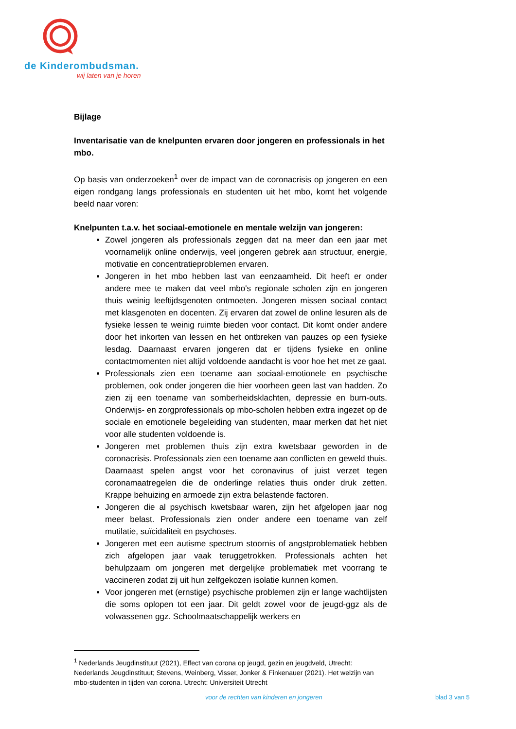de Kinder ombudsman.
wij laten van je horen
Bijlage
Inventarisatie van de knelpunten ervaren door jongeren en professionals in het mbo.
Op basis van onderzoeken<sup>1</sup> over de impact van de coronacrisis op jongeren en een eigen rondgang langs professionals en studenten uit het mbo, komt het volgende beeld naar voren:
Knelpunten t.a.v. het sociaal-emotionele en mentale welzijn van jongeren:
Zowel jongeren als professionals zeggen dat na meer dan een jaar met voornamelijk online onderwijs, veel jongeren gebrek aan structuur, energie, motivatie en concentratieproblemen ervaren.
Jongeren in het mbo hebben last van eenzaamheid. Dit heeft er onder andere mee te maken dat veel mbo's regionale scholen zijn en jongeren thuis weinig leeftijdsgenoten ontmoeten. Jongeren missen sociaal contact met klasgenoten en docenten. Zij ervaren dat zowel de online lesuren als de fysieke lessen te weinig ruimte bieden voor contact. Dit komt onder andere door het inkorten van lessen en het ontbreken van pauzes op een fysieke lesdag. Daarnaast ervaren jongeren dat er tijdens fysieke en online contactmomenten niet altijd voldoende aandacht is voor hoe het met ze gaat.
Professionals zien een toename aan sociaal-emotionele en psychische problemen, ook onder jongeren die hier voorheen geen last van hadden. Zo zien zij een toename van somberheidsklachten, depressie en burn-outs. Onderwijs- en zorgprofessionals op mbo-scholen hebben extra ingezet op de sociale en emotionele begeleiding van studenten, maar merken dat het niet voor alle studenten voldoende is.
Jongeren met problemen thuis zijn extra kwetsbaar geworden in de coronacrisis. Professionals zien een toename aan conflicten en geweld thuis. Daarnaast spelen angst voor het coronavirus of juist verzet tegen coronamaatregelen die de onderlinge relaties thuis onder druk zetten. Krappe behuizing en armoede zijn extra belastende factoren.
Jongeren die al psychisch kwetsbaar waren, zijn het afgelopen jaar nog meer belast. Professionals zien onder andere een toename van zelf mutilatie, suïcidaliteit en psychoses.
Jongeren met een autisme spectrum stoornis of angstproblematiek hebben zich afgelopen jaar vaak teruggetrokken. Professionals achten het behulpzaam om jongeren met dergelijke problematiek met voorrang te vaccineren zodat zij uit hun zelfgekozen isolatie kunnen komen.
Voor jongeren met (ernstige) psychische problemen zijn er lange wachtlijsten die soms oplopen tot een jaar. Dit geldt zowel voor de jeugd-ggz als de volwassenen ggz. Schoolmaatschappelijk werkers en
<sup>1</sup> Nederlands Jeugdinstituut (2021), Effect van corona op jeugd, gezin en jeugdveld, Utrecht: Nederlands Jeugdinstituut; Stevens, Weinberg, Visser, Jonker & Finkenauer (2021). Het welzijn van mbo-studenten in tijden van corona. Utrecht: Universiteit Utrecht
voor de rechten van kinderen en jongeren
blad 3 van 5